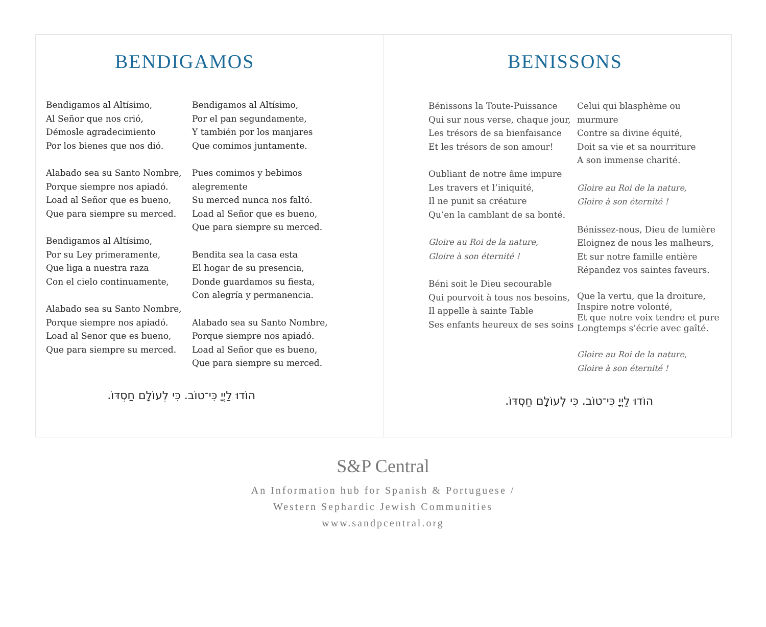BENDIGAMOS
Bendigamos al Altísimo,
Al Señor que nos crió,
Démosle agradecimiento
Por los bienes que nos dió.
Alabado sea su Santo Nombre,
Porque siempre nos apiadó.
Load al Señor que es bueno,
Que para siempre su merced.
Bendigamos al Altísimo,
Por su Ley primeramente,
Que liga a nuestra raza
Con el cielo continuamente,
Alabado sea su Santo Nombre,
Porque siempre nos apiadó.
Load al Senor que es bueno,
Que para siempre su merced.
Bendigamos al Altísimo,
Por el pan segundamente,
Y también por los manjares
Que comimos juntamente.
Pues comimos y bebimos
alegremente
Su merced nunca nos faltó.
Load al Señor que es bueno,
Que para siempre su merced.
Bendita sea la casa esta
El hogar de su presencia,
Donde guardamos su fiesta,
Con alegría y permanencia.
Alabado sea su Santo Nombre,
Porque siempre nos apiadó.
Load al Señor que es bueno,
Que para siempre su merced.
הוֹדוּ לַיְיָ כִּי־טוֹב. כִּי לְעוֹלָם חַסְדּוֹ.
BENISSONS
Bénissons la Toute-Puissance
Qui sur nous verse, chaque jour,
Les trésors de sa bienfaisance
Et les trésors de son amour!
Oubliant de notre âme impure
Les travers et l’iniquité,
Il ne punit sa créature
Qu’en la camblant de sa bonté.
Gloire au Roi de la nature,
Gloire à son éternité !
Béni soit le Dieu secourable
Qui pourvoit à tous nos besoins,
Il appelle à sainte Table
Ses enfants heureux de ses soins
Celui qui blasphème ou
murmure
Contre sa divine équité,
Doit sa vie et sa nourriture
A son immense charité.
Gloire au Roi de la nature,
Gloire à son éternité !
Bénissez-nous, Dieu de lumière
Eloignez de nous les malheurs,
Et sur notre famille entière
Répandez vos saintes faveurs.
Que la vertu, que la droiture,
Inspire notre volonté,
Et que notre voix tendre et pure
Longtemps s’écrie avec gaîté.
Gloire au Roi de la nature,
Gloire à son éternité !
הוֹדוּ לַיְיָ כִּי־טוֹב. כִּי לְעוֹלָם חַסְדּוֹ.
S&P Central
An Information hub for Spanish & Portuguese /
Western Sephardic Jewish Communities
www.sandpcentral.org